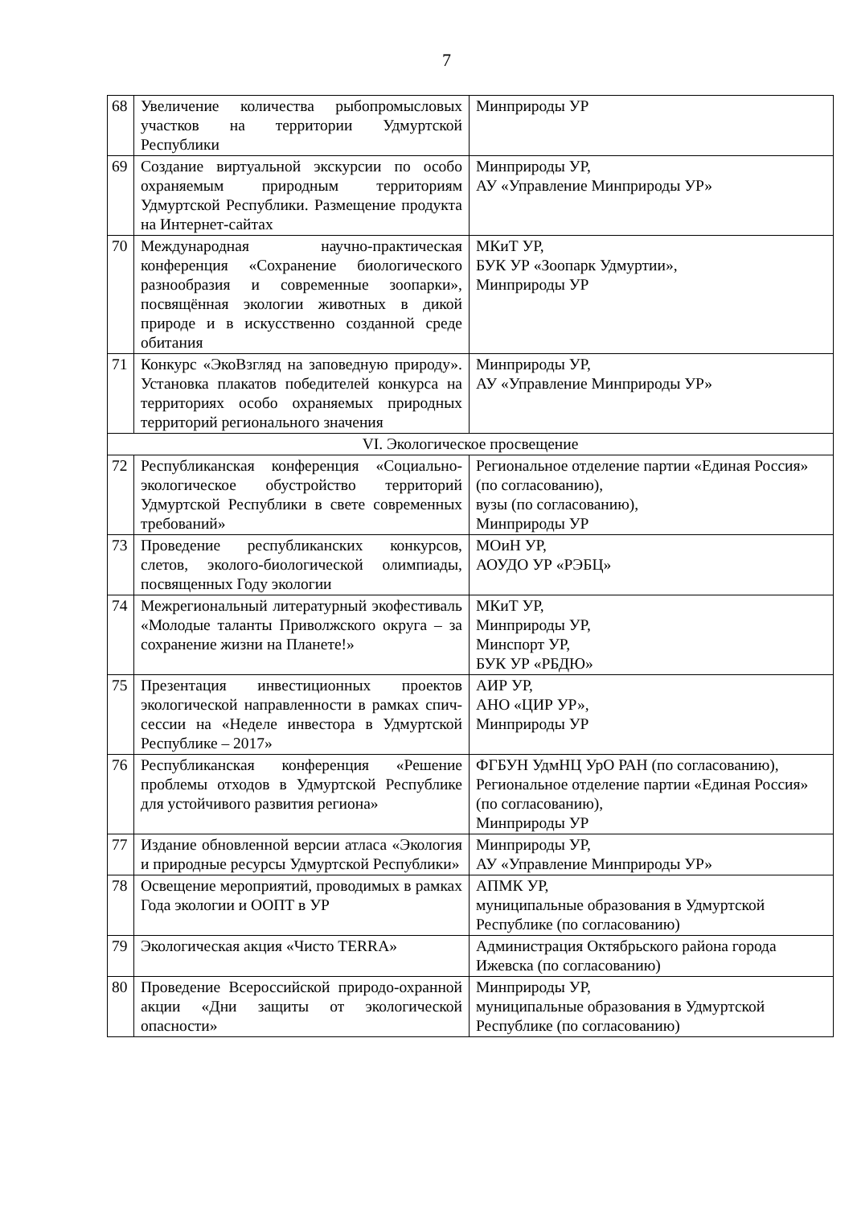7
| 68 | Увеличение количества рыбопромысловых участков на территории Удмуртской Республики | Минприроды УР |
| 69 | Создание виртуальной экскурсии по особо охраняемым природным территориям Удмуртской Республики. Размещение продукта на Интернет-сайтах | Минприроды УР, АУ «Управление Минприроды УР» |
| 70 | Международная научно-практическая конференция «Сохранение биологического разнообразия и современные зоопарки», посвящённая экологии животных в дикой природе и в искусственно созданной среде обитания | МКиТ УР, БУК УР «Зоопарк Удмуртии», Минприроды УР |
| 71 | Конкурс «ЭкоВзгляд на заповедную природу». Установка плакатов победителей конкурса на территориях особо охраняемых природных территорий регионального значения | Минприроды УР, АУ «Управление Минприроды УР» |
| VI. Экологическое просвещение | | |
| 72 | Республиканская конференция «Социально-экологическое обустройство территорий Удмуртской Республики в свете современных требований» | Региональное отделение партии «Единая Россия» (по согласованию), вузы (по согласованию), Минприроды УР |
| 73 | Проведение республиканских конкурсов, слетов, эколого-биологической олимпиады, посвященных Году экологии | МОиН УР, АОУДО УР «РЭБЦ» |
| 74 | Межрегиональный литературный экофестиваль «Молодые таланты Приволжского округа – за сохранение жизни на Планете!» | МКиТ УР, Минприроды УР, Минспорт УР, БУК УР «РБДЮ» |
| 75 | Презентация инвестиционных проектов экологической направленности в рамках спич-сессии на «Неделе инвестора в Удмуртской Республике – 2017» | АИР УР, АНО «ЦИР УР», Минприроды УР |
| 76 | Республиканская конференция «Решение проблемы отходов в Удмуртской Республике для устойчивого развития региона» | ФГБУН УдмНЦ УрО РАН (по согласованию), Региональное отделение партии «Единая Россия» (по согласованию), Минприроды УР |
| 77 | Издание обновленной версии атласа «Экология и природные ресурсы Удмуртской Республики» | Минприроды УР, АУ «Управление Минприроды УР» |
| 78 | Освещение мероприятий, проводимых в рамках Года экологии и ООПТ в УР | АПМК УР, муниципальные образования в Удмуртской Республике (по согласованию) |
| 79 | Экологическая акция «Чисто TERRA» | Администрация Октябрьского района города Ижевска (по согласованию) |
| 80 | Проведение Всероссийской природо-охранной акции «Дни защиты от экологической опасности» | Минприроды УР, муниципальные образования в Удмуртской Республике (по согласованию) |